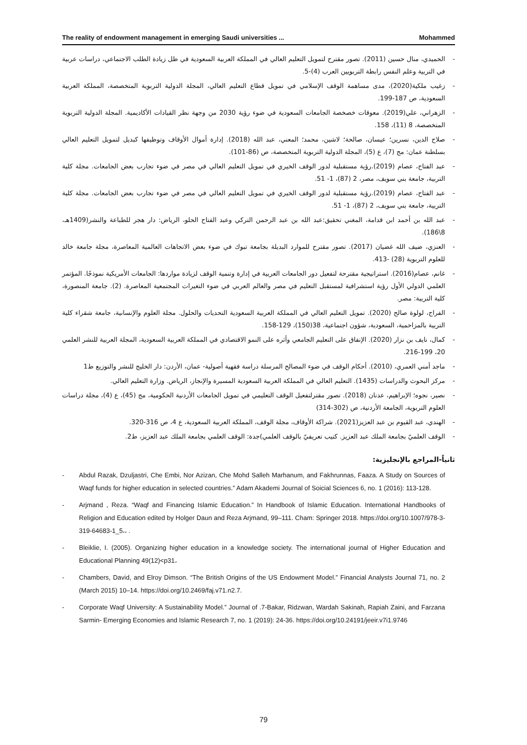The reality of endowment management in emerging Saudi universities ... Mohammed
- الحميدي، منال حسين (2011). تصور مقترح لتمويل التعليم العالي في المملكة العربية السعودية في ظل زيادة الطلب الاجتماعي، دراسات عربية في التربية وعلم النفس رابطة التربويين العرب (4)-5.
- زغيب ملكية(2020)، مدى مساهمة الوقف الإسلامي في تمويل قطاع التعليم العالي، المجلة الدولية التربوية المتخصصة، المملكة العربية السعودية، ص 187-199.
- الزهراني، علي(2019). معوقات خصخصة الجامعات السعودية في ضوء رؤية 2030 من وجهة نظر القيادات الأكاديمية. المجلة الدولية التربوية المتخصصة، 8 (11)، 158.
- صلاح الدين، نسرين؛ عيسان، صالحة؛ لاشين، محمد؛ المعني، عبد الله (2018). إدارة أموال الأوقاف وتوظيفها كبديل لتمويل التعليم العالي بسلطنة عمان: مج (7)، ع (5)، المجلة الدولية التربوية المتخصصة، ص (86-101).
- عبد الفتاح، عصام (2019).رؤية مستقبلية لدور الوقف الخيري في تمويل التعليم العالي في مصر في ضوء تجارب بعض الجامعات. مجلة كلية التربية، جامعة بني سويف، مصر، 2 (87)، 1- 51.
- عبد الفتاح، عصام (2019).رؤية مستقبلية لدور الوقف الخيري في تمويل التعليم العالي في مصر في ضوء تجارب بعض الجامعات. مجلة كلية التربية، جامعة بني سويف، 2 (87)، 1- 51.
- عبد الله بن أحمد ابن قدامة، المغني تحقيق:عبد الله بن عبد الرحمن التركي وعبد الفتاح الحلو، الرياض: دار هجر للطباعة والنشر(1409هـ، 8\186).
- العنزي، ضيف الله غضيان (2017). تصور مقترح للموارد البديلة بجامعة تبوك في ضوء بعض الاتجاهات العالمية المعاصرة، مجلة جامعة خالد للعلوم التربوية (28) -413.
- غانم، عصام(2016). استراتيجية مقترحة لتفعيل دور الجامعات العربية في إدارة وتنمية الوقف لزيادة مواردها: الجامعات الأمريكية نموذجًا. المؤتمر العلمي الدولي الأول رؤية استشرافية لمستقبل التعليم في مصر والعالم العربي في ضوء التغيرات المجتمعية المعاصرة. (2). جامعة المنصورة، كلية التربية: مصر.
- الفراج، لولوة صالح (2020). تمويل التعليم العالي في المملكة العربية السعودية التحديات والحلول. مجلة العلوم والإنسانية، جامعة شقراء كلية التربية بالمزاحمية، السعودية، شؤون اجتماعية، 38(150)، 129-158.
- كمال، نايف بن نزار (2020). الإنفاق على التعليم الجامعي وأثره على النمو الاقتصادي في المملكة العربية السعودية، المجلة العربية للنشر العلمي 20، 199-216.
- ماجد أمني العمري، (2010). أحكام الوقف في ضوء المصالح المرسلة دراسة فقهية أصولية- عمان، الأردن: دار الخليج للنشر والتوزيع ط1
- مركز البحوث والدراسات (1435). التعليم العالي في المملكة العربية السعودية المسيرة والإنجاز، الرياض. وزارة التعليم العالي.
- نصير، نجوه؛ الإبراهيم، عدنان (2018). تصور مقترلتفعيل الوقف التعليمي في تمويل الجامعات الأردنية الحكومية، مج (45)، ع (4)، مجلة دراسات العلوم التربوية، الجامعة الأردنية، ص (302-314)
- الهندي، عبد القيوم بن عبد العزيز(2021). شراكة الأوقاف، مجلة الوقف، المملكة العربية السعودية، ع 4، ص 316-320.
- الوقف العلميّ بجامعة الملك عبد العزيز. كتيب تعريفيّ بالوقف العلمي)جدة: الوقف العلمي بجامعة الملك عبد العزيز، ط2.
ثانياً-المراجع بالإنجليزية:
- Abdul Razak, Dzuljastri, Che Embi, Nor Azizan, Che Mohd Salleh Marhanum, and Fakhrunnas, Faaza. A Study on Sources of Waqf funds for higher education in selected countries.” Adam Akademi Journal of Soicial Sciences 6, no. 1 (2016): 113-128.
- Arjmand , Reza. “Waqf and Financing Islamic Education.” In Handbook of Islamic Education. International Handbooks of Religion and Education edited by Holger Daun and Reza Arjmand, 99–111. Cham: Springer 2018. https://doi.org/10.1007/978-3-319-64683-1_5،، .
- Bleiklie, I. (2005). Organizing higher education in a knowledge society. The international journal of Higher Education and Educational Planning 49(12)<p31،
- Chambers, David, and Elroy Dimson. “The British Origins of the US Endowment Model.” Financial Analysts Journal 71, no. 2 (March 2015) 10–14. https://doi.org/10.2469/faj.v71.n2.7.
- Corporate Waqf University: A Sustainability Model.” Journal of .7-Bakar, Ridzwan, Wardah Sakinah, Rapiah Zaini, and Farzana Sarmin- Emerging Economies and Islamic Research 7, no. 1 (2019): 24-36. https://doi.org/10.24191/jeeir.v7i1.9746
79